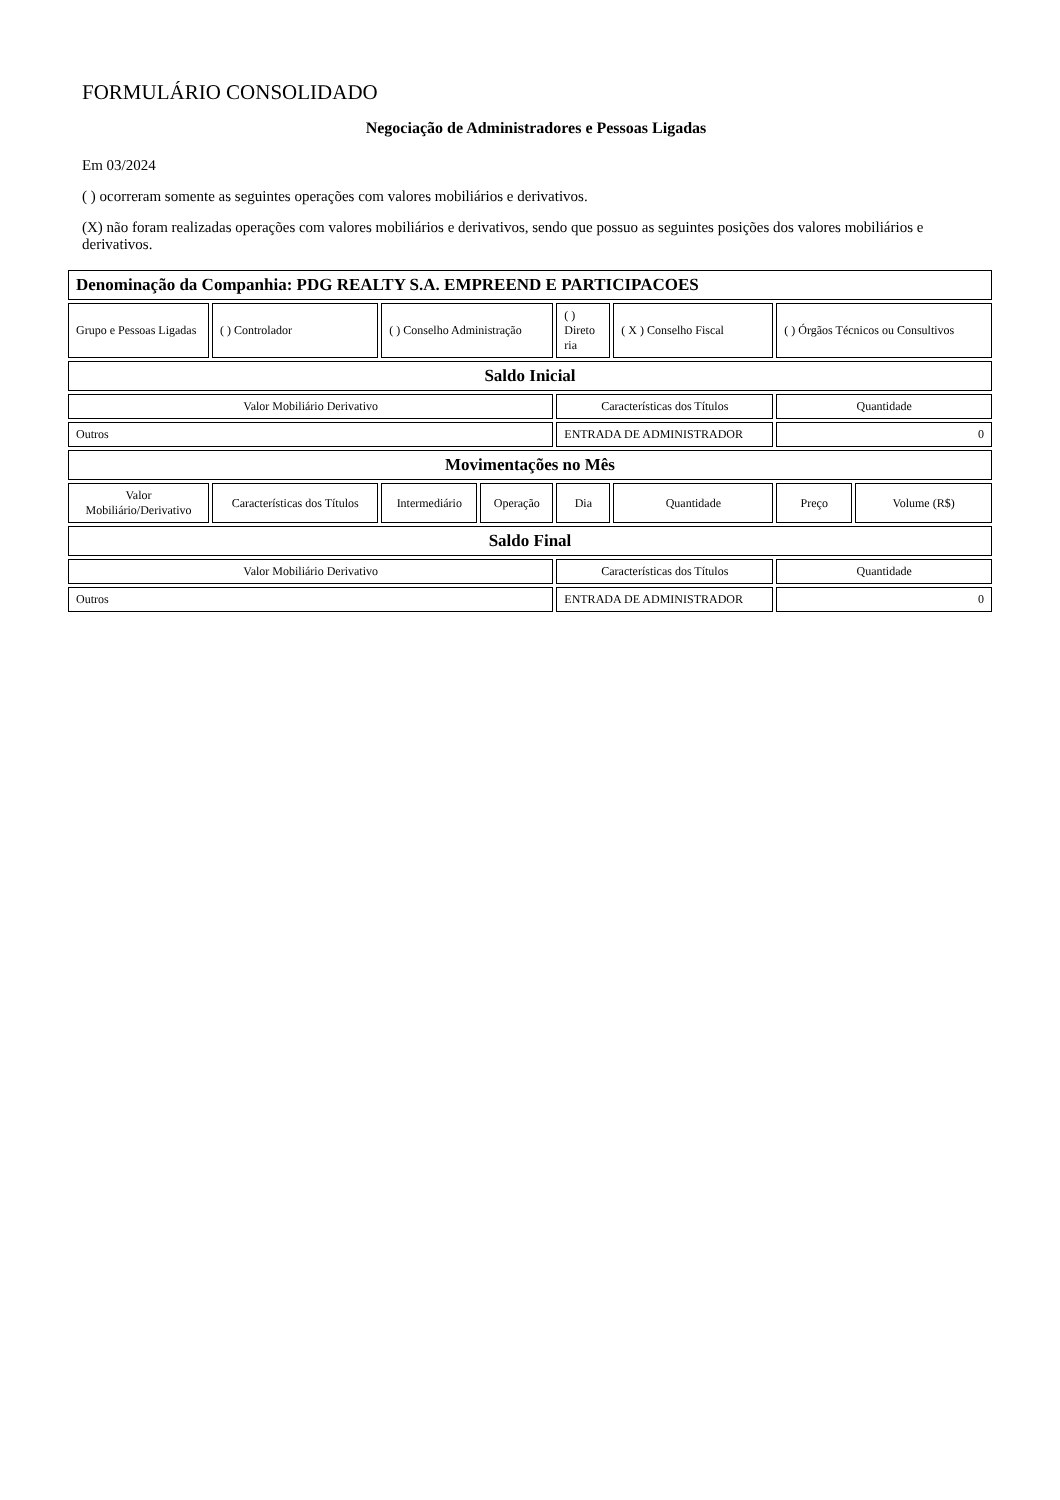FORMULÁRIO CONSOLIDADO
Negociação de Administradores e Pessoas Ligadas
Em 03/2024
( ) ocorreram somente as seguintes operações com valores mobiliários e derivativos.
(X) não foram realizadas operações com valores mobiliários e derivativos, sendo que possuo as seguintes posições dos valores mobiliários e derivativos.
| Denominação da Companhia: PDG REALTY S.A. EMPREEND E PARTICIPACOES | | | | | | | |
| Grupo e Pessoas Ligadas | ( ) Controlador | ( ) Conselho Administração | | ( ) Direto ria | ( X ) Conselho Fiscal | ( ) Órgãos Técnicos ou Consultivos | |
| Saldo Inicial | | | | | | | |
| Valor Mobiliário Derivativo | | | | Características dos Títulos | | Quantidade | |
| Outros | | | | ENTRADA DE ADMINISTRADOR | | 0 | |
| Movimentações no Mês | | | | | | | |
| Valor Mobiliário/Derivativo | Características dos Títulos | Intermediário | Operação | Dia | Quantidade | Preço | Volume (R$) |
| Saldo Final | | | | | | | |
| Valor Mobiliário Derivativo | | | | Características dos Títulos | | Quantidade | |
| Outros | | | | ENTRADA DE ADMINISTRADOR | | 0 | |